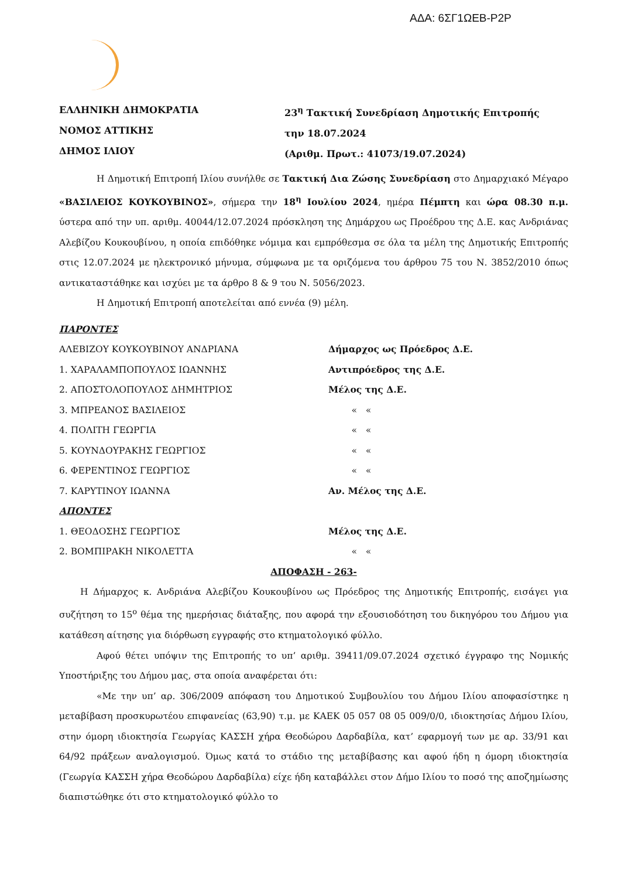ΑΔΑ: 6ΣΓ1ΩΕΒ-Ρ2Ρ
ΕΛΛΗΝΙΚΗ ΔΗΜΟΚΡΑΤΙΑ
ΝΟΜΟΣ ΑΤΤΙΚΗΣ
ΔΗΜΟΣ ΙΛΙΟΥ
23<sup>η</sup> Τακτική Συνεδρίαση Δημοτικής Επιτροπής
την 18.07.2024
(Αριθμ. Πρωτ.: 41073/19.07.2024)
Η Δημοτική Επιτροπή Ιλίου συνήλθε σε Τακτική Δια Ζώσης Συνεδρίαση στο Δημαρχιακό Μέγαρο «ΒΑΣΙΛΕΙΟΣ ΚΟΥΚΟΥΒΙΝΟΣ», σήμερα την 18<sup>η</sup> Ιουλίου 2024, ημέρα Πέμπτη και ώρα 08.30 π.μ. ύστερα από την υπ. αριθμ. 40044/12.07.2024 πρόσκληση της Δημάρχου ως Προέδρου της Δ.Ε. κας Ανδριάνας Αλεβίζου Κουκουβίνου, η οποία επιδόθηκε νόμιμα και εμπρόθεσμα σε όλα τα μέλη της Δημοτικής Επιτροπής στις 12.07.2024 με ηλεκτρονικό μήνυμα, σύμφωνα με τα οριζόμενα του άρθρου 75 του Ν. 3852/2010 όπως αντικαταστάθηκε και ισχύει με τα άρθρο 8 & 9 του Ν. 5056/2023.
Η Δημοτική Επιτροπή αποτελείται από εννέα (9) μέλη.
ΠΑΡΟΝΤΕΣ
ΑΛΕΒΙΖΟΥ ΚΟΥΚΟΥΒΙΝΟΥ ΑΝΔΡΙΑΝΑ Δήμαρχος ως Πρόεδρος Δ.Ε.
1. ΧΑΡΑΛΑΜΠΟΠΟΥΛΟΣ ΙΩΑΝΝΗΣ Αντιπρόεδρος της Δ.Ε.
2. ΑΠΟΣΤΟΛΟΠΟΥΛΟΣ ΔΗΜΗΤΡΙΟΣ Μέλος της Δ.Ε.
3. ΜΠΡΕΑΝΟΣ ΒΑΣΙΛΕΙΟΣ « «
4. ΠΟΛΙΤΗ ΓΕΩΡΓΙΑ « «
5. ΚΟΥΝΔΟΥΡΑΚΗΣ ΓΕΩΡΓΙΟΣ « «
6. ΦΕΡΕΝΤΙΝΟΣ ΓΕΩΡΓΙΟΣ « «
7. ΚΑΡΥΤΙΝΟΥ ΙΩΑΝΝΑ Αν. Μέλος της Δ.Ε.
ΑΠΟΝΤΕΣ
1. ΘΕΟΔΟΣΗΣ ΓΕΩΡΓΙΟΣ Μέλος της Δ.Ε.
2. ΒΟΜΠΙΡΑΚΗ ΝΙΚΟΛΕΤΤΑ « «
ΑΠΟΦΑΣΗ - 263-
Η Δήμαρχος κ. Ανδριάνα Αλεβίζου Κουκουβίνου ως Πρόεδρος της Δημοτικής Επιτροπής, εισάγει για συζήτηση το 15<sup>ο</sup> θέμα της ημερήσιας διάταξης, που αφορά την εξουσιοδότηση του δικηγόρου του Δήμου για κατάθεση αίτησης για διόρθωση εγγραφής στο κτηματολογικό φύλλο.
Αφού θέτει υπόψιν της Επιτροπής το υπ’ αριθμ. 39411/09.07.2024 σχετικό έγγραφο της Νομικής Υποστήριξης του Δήμου μας, στα οποία αναφέρεται ότι:
«Με την υπ’ αρ. 306/2009 απόφαση του Δημοτικού Συμβουλίου του Δήμου Ιλίου αποφασίστηκε η μεταβίβαση προσκυρωτέου επιφανείας (63,90) τ.μ. με ΚΑΕΚ 05 057 08 05 009/0/0, ιδιοκτησίας Δήμου Ιλίου, στην όμορη ιδιοκτησία Γεωργίας ΚΑΣΣΗ χήρα Θεοδώρου Δαρδαβίλα, κατ’ εφαρμογή των με αρ. 33/91 και 64/92 πράξεων αναλογισμού. Όμως κατά το στάδιο της μεταβίβασης και αφού ήδη η όμορη ιδιοκτησία (Γεωργία ΚΑΣΣΗ χήρα Θεοδώρου Δαρδαβίλα) είχε ήδη καταβάλλει στον Δήμο Ιλίου το ποσό της αποζημίωσης διαπιστώθηκε ότι στο κτηματολογικό φύλλο το